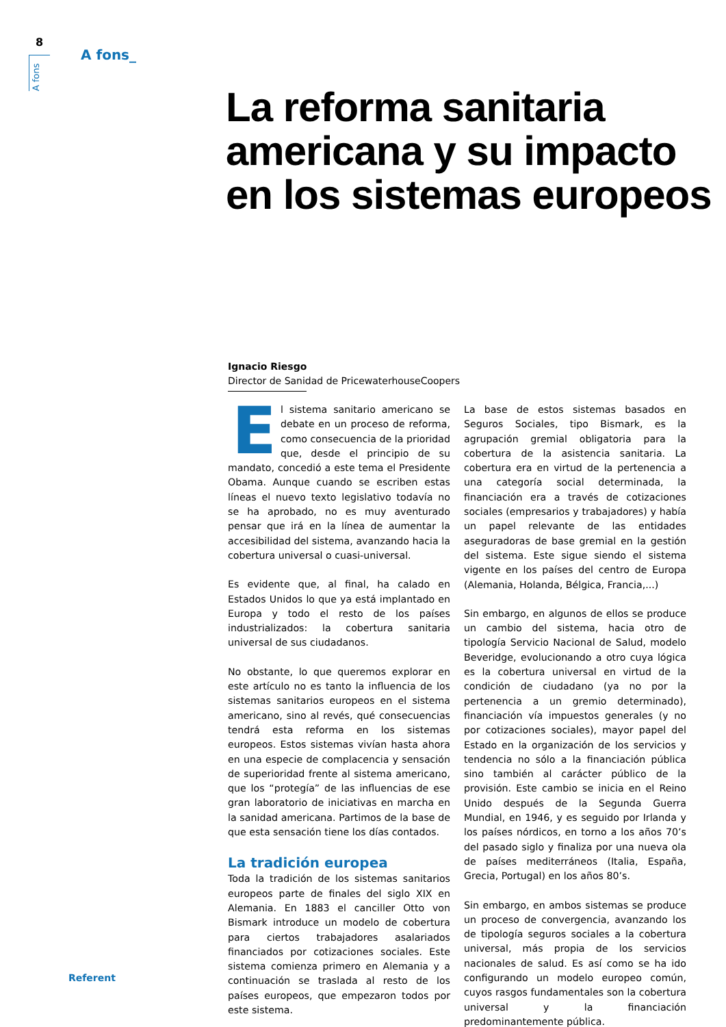8
A fons
A fons_
La reforma sanitaria
americana y su impacto
en los sistemas europeos
Ignacio Riesgo
Director de Sanidad de PricewaterhouseCoopers
El sistema sanitario americano se debate en un proceso de reforma, como consecuencia de la prioridad que, desde el principio de su mandato, concedió a este tema el Presidente Obama. Aunque cuando se escriben estas líneas el nuevo texto legislativo todavía no se ha aprobado, no es muy aventurado pensar que irá en la línea de aumentar la accesibilidad del sistema, avanzando hacia la cobertura universal o cuasi-universal.
Es evidente que, al final, ha calado en Estados Unidos lo que ya está implantado en Europa y todo el resto de los países industrializados: la cobertura sanitaria universal de sus ciudadanos.
No obstante, lo que queremos explorar en este artículo no es tanto la influencia de los sistemas sanitarios europeos en el sistema americano, sino al revés, qué consecuencias tendrá esta reforma en los sistemas europeos. Estos sistemas vivían hasta ahora en una especie de complacencia y sensación de superioridad frente al sistema americano, que los “protegía” de las influencias de ese gran laboratorio de iniciativas en marcha en la sanidad americana. Partimos de la base de que esta sensación tiene los días contados.
La tradición europea
Toda la tradición de los sistemas sanitarios europeos parte de finales del siglo XIX en Alemania. En 1883 el canciller Otto von Bismark introduce un modelo de cobertura para ciertos trabajadores asalariados financiados por cotizaciones sociales. Este sistema comienza primero en Alemania y a continuación se traslada al resto de los países europeos, que empezaron todos por este sistema.
La base de estos sistemas basados en Seguros Sociales, tipo Bismark, es la agrupación gremial obligatoria para la cobertura de la asistencia sanitaria. La cobertura era en virtud de la pertenencia a una categoría social determinada, la financiación era a través de cotizaciones sociales (empresarios y trabajadores) y había un papel relevante de las entidades aseguradoras de base gremial en la gestión del sistema. Este sigue siendo el sistema vigente en los países del centro de Europa (Alemania, Holanda, Bélgica, Francia,...)
Sin embargo, en algunos de ellos se produce un cambio del sistema, hacia otro de tipología Servicio Nacional de Salud, modelo Beveridge, evolucionando a otro cuya lógica es la cobertura universal en virtud de la condición de ciudadano (ya no por la pertenencia a un gremio determinado), financiación vía impuestos generales (y no por cotizaciones sociales), mayor papel del Estado en la organización de los servicios y tendencia no sólo a la financiación pública sino también al carácter público de la provisión. Este cambio se inicia en el Reino Unido después de la Segunda Guerra Mundial, en 1946, y es seguido por Irlanda y los países nórdicos, en torno a los años 70’s del pasado siglo y finaliza por una nueva ola de países mediterráneos (Italia, España, Grecia, Portugal) en los años 80’s.
Sin embargo, en ambos sistemas se produce un proceso de convergencia, avanzando los de tipología seguros sociales a la cobertura universal, más propia de los servicios nacionales de salud. Es así como se ha ido configurando un modelo europeo común, cuyos rasgos fundamentales son la cobertura universal y la financiación predominantemente pública.
Referent